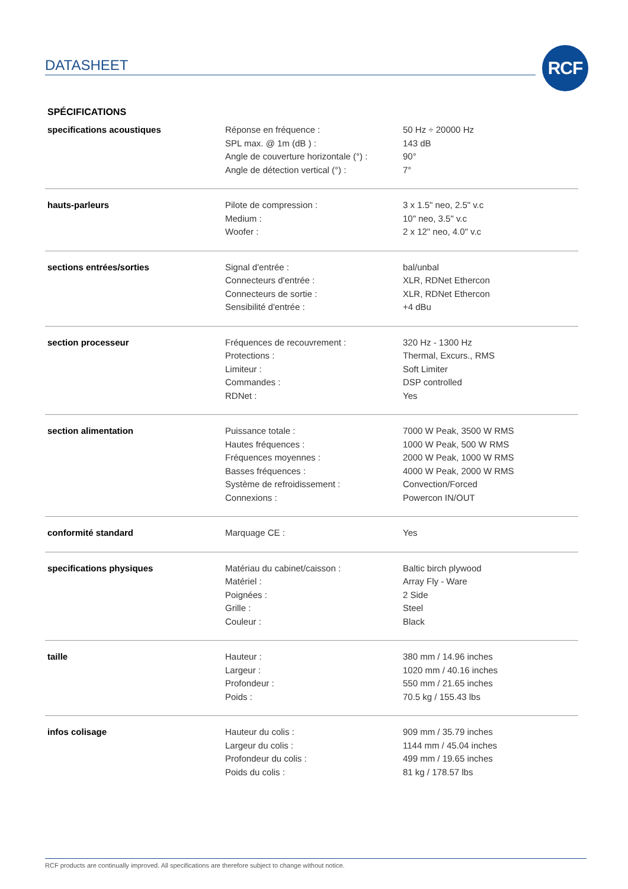DATASHEET RCF
SPÉCIFICATIONS
| specifications acoustiques | Réponse en fréquence : SPL max. @ 1m (dB ) : Angle de couverture horizontale (°) : Angle de détection vertical (°) : | 50 Hz ÷ 20000 Hz 143 dB 90° 7° |
| hauts-parleurs | Pilote de compression : Medium : Woofer : | 3 x 1.5" neo, 2.5" v.c 10" neo, 3.5" v.c 2 x 12" neo, 4.0" v.c |
| sections entrées/sorties | Signal d'entrée : Connecteurs d'entrée : Connecteurs de sortie : Sensibilité d'entrée : | bal/unbal XLR, RDNet Ethercon XLR, RDNet Ethercon +4 dBu |
| section processeur | Fréquences de recouvrement : Protections : Limiteur : Commandes : RDNet : | 320 Hz - 1300 Hz Thermal, Excurs., RMS Soft Limiter DSP controlled Yes |
| section alimentation | Puissance totale : Hautes fréquences : Fréquences moyennes : Basses fréquences : Système de refroidissement : Connexions : | 7000 W Peak, 3500 W RMS 1000 W Peak, 500 W RMS 2000 W Peak, 1000 W RMS 4000 W Peak, 2000 W RMS Convection/Forced Powercon IN/OUT |
| conformité standard | Marquage CE : | Yes |
| specifications physiques | Matériau du cabinet/caisson : Matériel : Poignées : Grille : Couleur : | Baltic birch plywood Array Fly - Ware 2 Side Steel Black |
| taille | Hauteur : Largeur : Profondeur : Poids : | 380 mm / 14.96 inches 1020 mm / 40.16 inches 550 mm / 21.65 inches 70.5 kg / 155.43 lbs |
| infos colisage | Hauteur du colis : Largeur du colis : Profondeur du colis : Poids du colis : | 909 mm / 35.79 inches 1144 mm / 45.04 inches 499 mm / 19.65 inches 81 kg / 178.57 lbs |
RCF products are continually improved. All specifications are therefore subject to change without notice.